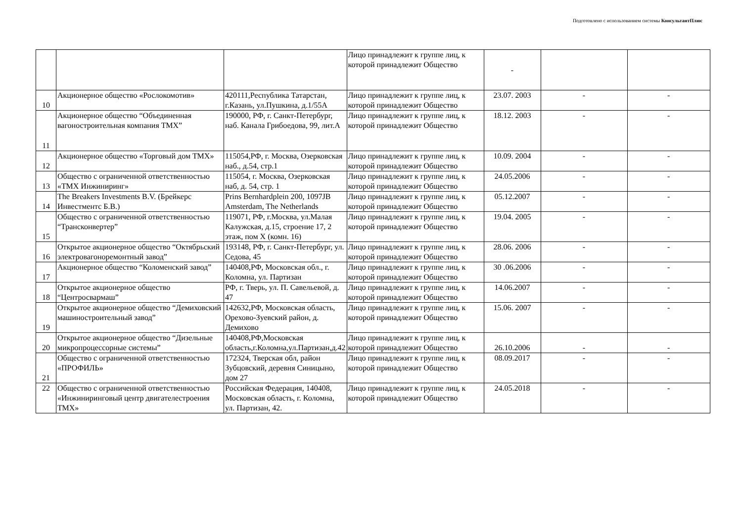Подготовлено с использованием системы КонсультантПлюс
| | | | Лицо принадлежит к группе лиц, к которой принадлежит Общество | - | | |
| 10 | Акционерное общество «Рослокомотив» | 420111,Республика Татарстан, г.Казань, ул.Пушкина, д.1/55А | Лицо принадлежит к группе лиц, к которой принадлежит Общество | 23.07. 2003 | - | - |
| 11 | Акционерное общество “Объединенная вагоностроительная компания ТМХ” | 190000, РФ, г. Санкт-Петербург, наб. Канала Грибоедова, 99, лит.А | Лицо принадлежит к группе лиц, к которой принадлежит Общество | 18.12. 2003 | - | - |
| 12 | Акционерное общество «Торговый дом ТМХ» | 115054,РФ, г. Москва, Озерковская наб., д.54, стр.1 | Лицо принадлежит к группе лиц, к которой принадлежит Общество | 10.09. 2004 | - | - |
| 13 | Общество с ограниченной ответственностью «ТМХ Инжиниринг» | 115054, г. Москва, Озерковская наб, д. 54, стр. 1 | Лицо принадлежит к группе лиц, к которой принадлежит Общество | 24.05.2006 | - | - |
| 14 | The Breakers Investments B.V. (Брейкерс Инвестментс Б.В.) | Prins Bernhardplein 200, 1097JB Amsterdam, The Netherlands | Лицо принадлежит к группе лиц, к которой принадлежит Общество | 05.12.2007 | - | - |
| 15 | Общество с ограниченной ответственностью “Трансконвертер” | 119071, РФ, г.Москва, ул.Малая Калужская, д.15, строение 17, 2 этаж, пом Х (комн. 16) | Лицо принадлежит к группе лиц, к которой принадлежит Общество | 19.04. 2005 | - | - |
| 16 | Открытое акционерное общество “Октябрьский электровагоноремонтный завод” | 193148, РФ, г. Санкт-Петербург, ул. Седова, 45 | Лицо принадлежит к группе лиц, к которой принадлежит Общество | 28.06. 2006 | - | - |
| 17 | Акционерное общество “Коломенский завод” | 140408,РФ, Московская обл., г. Коломна, ул. Партизан | Лицо принадлежит к группе лиц, к которой принадлежит Общество | 30 .06.2006 | - | - |
| 18 | Открытое акционерное общество “Центросвармаш” | РФ, г. Тверь, ул. П. Савельевой, д. 47 | Лицо принадлежит к группе лиц, к которой принадлежит Общество | 14.06.2007 | - | - |
| 19 | Открытое акционерное общество “Демиховский машиностроительный завод” | 142632,РФ, Московская область, Орехово-Зуевский район, д. Демихово | Лицо принадлежит к группе лиц, к которой принадлежит Общество | 15.06. 2007 | - | - |
| 20 | Открытое акционерное общество “Дизельные микропроцессорные системы” | 140408,РФ,Московская область,г.Коломна,ул.Партизан,д.42 | Лицо принадлежит к группе лиц, к которой принадлежит Общество | 26.10.2006 | - | - |
| 21 | Общество с ограниченной ответственностью «ПРОФИЛЬ» | 172324, Тверская обл, район Зубцовский, деревня Синицыно, дом 27 | Лицо принадлежит к группе лиц, к которой принадлежит Общество | 08.09.2017 | - | - |
| 22 | Общество с ограниченной ответственностью «Инжиниринговый центр двигателестроения ТМХ» | Российская Федерация, 140408, Московская область, г. Коломна, ул. Партизан, 42. | Лицо принадлежит к группе лиц, к которой принадлежит Общество | 24.05.2018 | - | - |